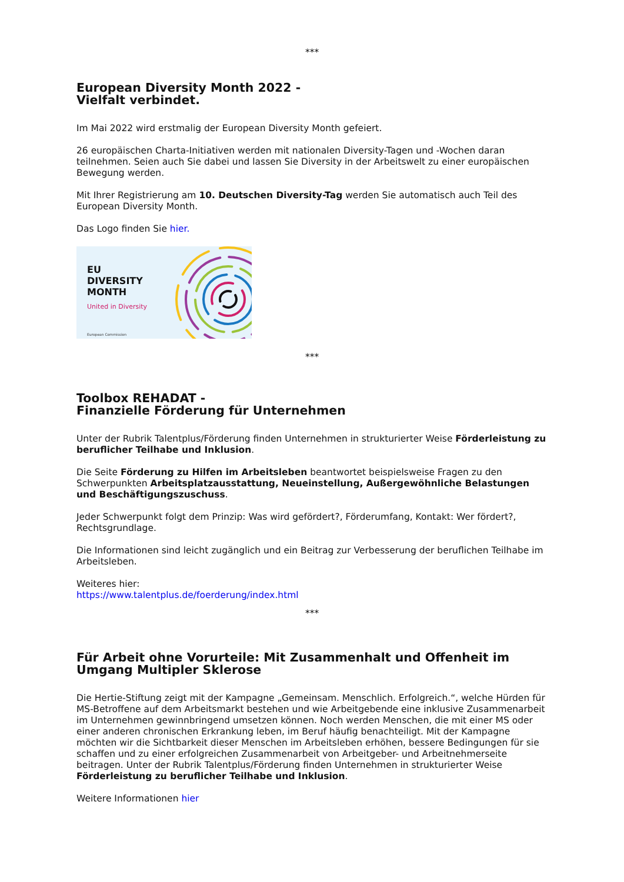***
European Diversity Month 2022 -
Vielfalt verbindet.
Im Mai 2022 wird erstmalig der European Diversity Month gefeiert.
26 europäischen Charta-Initiativen werden mit nationalen Diversity-Tagen und -Wochen daran teilnehmen. Seien auch Sie dabei und lassen Sie Diversity in der Arbeitswelt zu einer europäischen Bewegung werden.
Mit Ihrer Registrierung am 10. Deutschen Diversity-Tag werden Sie automatisch auch Teil des European Diversity Month.
Das Logo finden Sie hier.
EU
DIVERSITY
MONTH
United in Diversity
European Commission
***
Toolbox REHADAT -
Finanzielle Förderung für Unternehmen
Unter der Rubrik Talentplus/Förderung finden Unternehmen in strukturierter Weise Förderleistung zu beruflicher Teilhabe und Inklusion.
Die Seite Förderung zu Hilfen im Arbeitsleben beantwortet beispielsweise Fragen zu den Schwerpunkten Arbeitsplatzausstattung, Neueinstellung, Außergewöhnliche Belastungen und Beschäftigungszuschuss.
Jeder Schwerpunkt folgt dem Prinzip: Was wird gefördert?, Förderumfang, Kontakt: Wer fördert?, Rechtsgrundlage.
Die Informationen sind leicht zugänglich und ein Beitrag zur Verbesserung der beruflichen Teilhabe im Arbeitsleben.
Weiteres hier:
https://www.talentplus.de/foerderung/index.html
***
Für Arbeit ohne Vorurteile: Mit Zusammenhalt und Offenheit im Umgang Multipler Sklerose
Die Hertie-Stiftung zeigt mit der Kampagne „Gemeinsam. Menschlich. Erfolgreich.“, welche Hürden für MS-Betroffene auf dem Arbeitsmarkt bestehen und wie Arbeitgebende eine inklusive Zusammenarbeit im Unternehmen gewinnbringend umsetzen können. Noch werden Menschen, die mit einer MS oder einer anderen chronischen Erkrankung leben, im Beruf häufig benachteiligt. Mit der Kampagne möchten wir die Sichtbarkeit dieser Menschen im Arbeitsleben erhöhen, bessere Bedingungen für sie schaffen und zu einer erfolgreichen Zusammenarbeit von Arbeitgeber- und Arbeitnehmerseite beitragen. Unter der Rubrik Talentplus/Förderung finden Unternehmen in strukturierter Weise Förderleistung zu beruflicher Teilhabe und Inklusion.
Weitere Informationen hier